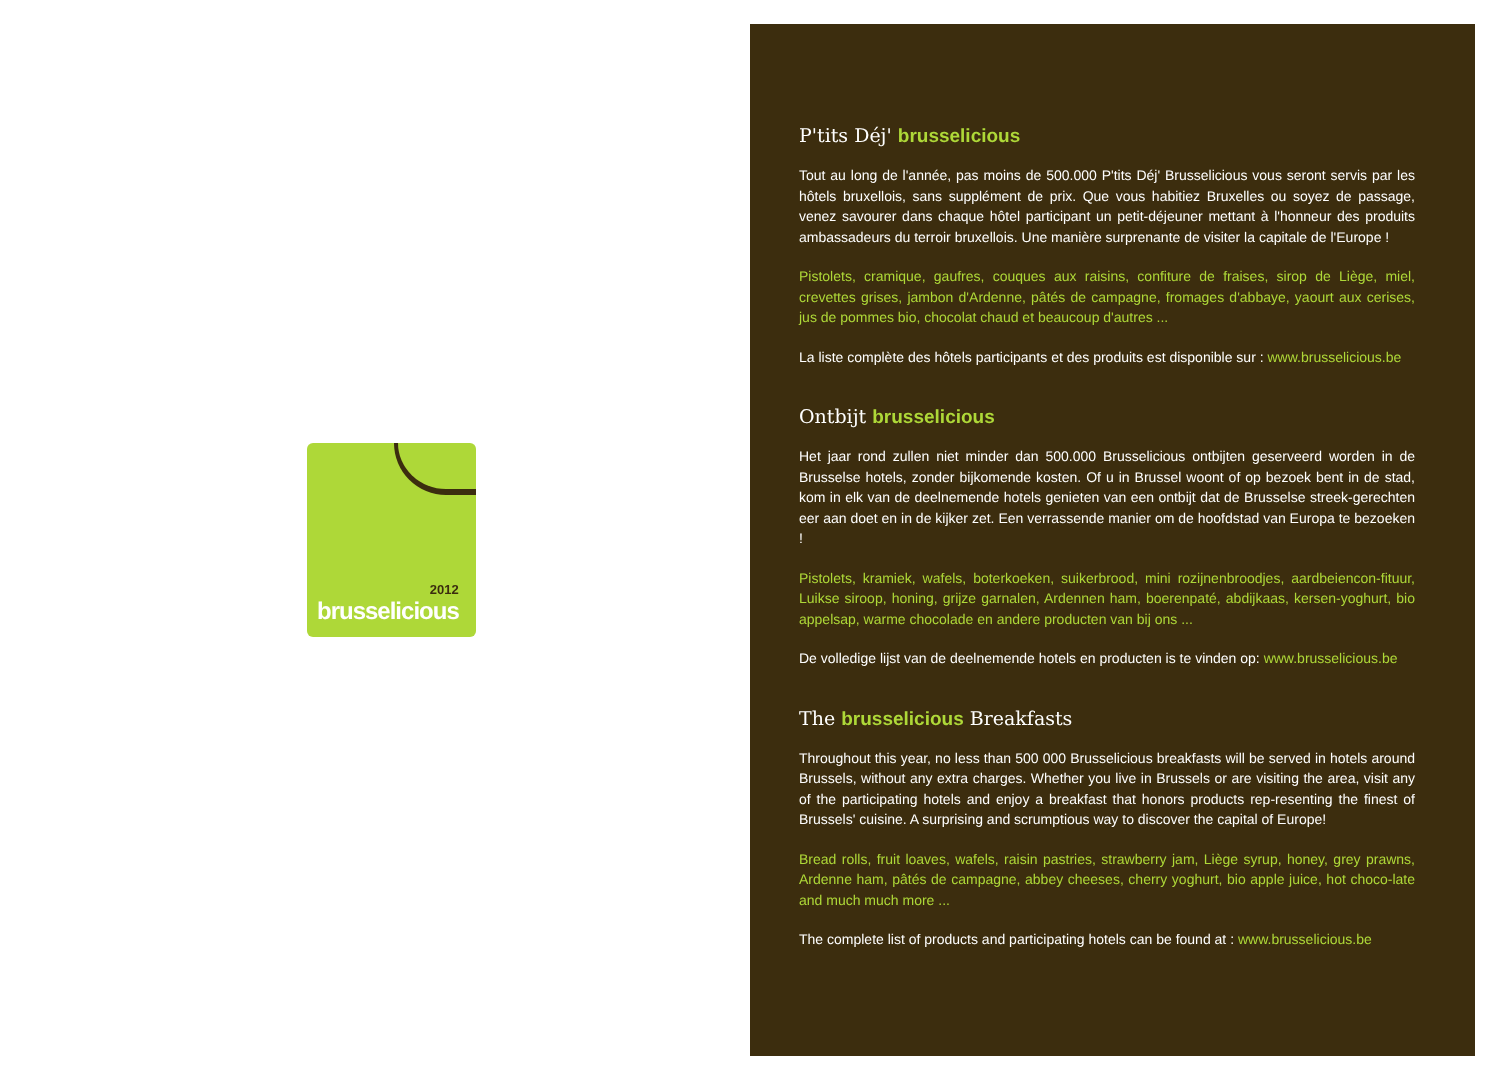2012
brusselicious
P'tits Déj' brusselicious
Tout au long de l'année, pas moins de 500.000 P'tits Déj' Brusselicious vous seront servis par les hôtels bruxellois, sans supplément de prix. Que vous habitiez Bruxelles ou soyez de passage, venez savourer dans chaque hôtel participant un petit-déjeuner mettant à l'honneur des produits ambassadeurs du terroir bruxellois. Une manière surprenante de visiter la capitale de l'Europe !
Pistolets, cramique, gaufres, couques aux raisins, confiture de fraises, sirop de Liège, miel, crevettes grises, jambon d'Ardenne, pâtés de campagne, fromages d'abbaye, yaourt aux cerises, jus de pommes bio, chocolat chaud et beaucoup d'autres ...
La liste complète des hôtels participants et des produits est disponible sur : www.brusselicious.be
Ontbijt brusselicious
Het jaar rond zullen niet minder dan 500.000 Brusselicious ontbijten geserveerd worden in de Brusselse hotels, zonder bijkomende kosten. Of u in Brussel woont of op bezoek bent in de stad, kom in elk van de deelnemende hotels genieten van een ontbijt dat de Brusselse streek-gerechten eer aan doet en in de kijker zet. Een verrassende manier om de hoofdstad van Europa te bezoeken !
Pistolets, kramiek, wafels, boterkoeken, suikerbrood, mini rozijnenbroodjes, aardbeiencon-fituur, Luikse siroop, honing, grijze garnalen, Ardennen ham, boerenpaté, abdijkaas, kersen-yoghurt, bio appelsap, warme chocolade en andere producten van bij ons ...
De volledige lijst van de deelnemende hotels en producten is te vinden op: www.brusselicious.be
The brusselicious Breakfasts
Throughout this year, no less than 500 000 Brusselicious breakfasts will be served in hotels around Brussels, without any extra charges. Whether you live in Brussels or are visiting the area, visit any of the participating hotels and enjoy a breakfast that honors products rep-resenting the finest of Brussels' cuisine. A surprising and scrumptious way to discover the capital of Europe!
Bread rolls, fruit loaves, wafels, raisin pastries, strawberry jam, Liège syrup, honey, grey prawns, Ardenne ham, pâtés de campagne, abbey cheeses, cherry yoghurt, bio apple juice, hot choco-late and much much more ...
The complete list of products and participating hotels can be found at : www.brusselicious.be